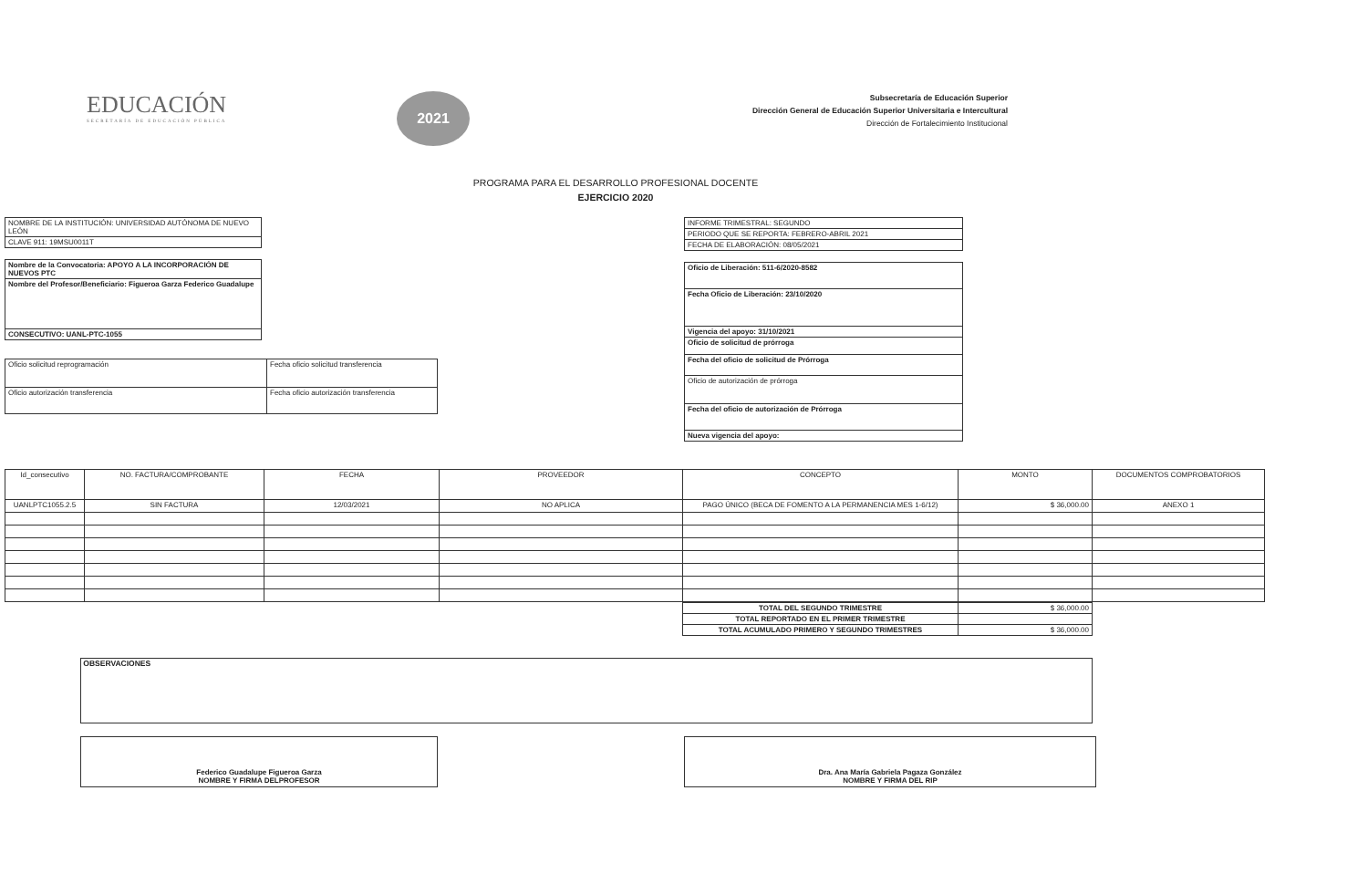EDUCACIÓN
SECRETARÍA DE EDUCACIÓN PÚBLICA
2021
Subsecretaría de Educación Superior
Dirección General de Educación Superior Universitaria e Intercultural
Dirección de Fortalecimiento Institucional
PROGRAMA PARA EL DESARROLLO PROFESIONAL DOCENTE
EJERCICIO 2020
| NOMBRE DE LA INSTITUCIÓN: UNIVERSIDAD AUTÓNOMA DE NUEVO LEÓN |
| CLAVE 911: 19MSU0011T |
| Nombre de la Convocatoria: APOYO A LA INCORPORACIÓN DE NUEVOS PTC |
| Nombre del Profesor/Beneficiario: Figueroa Garza Federico Guadalupe |
| CONSECUTIVO: UANL-PTC-1055 |
| Oficio solicitud reprogramación | Fecha oficio solicitud transferencia |
| Oficio autorización transferencia | Fecha oficio autorización transferencia |
| INFORME TRIMESTRAL: SEGUNDO |
| PERIODO QUE SE REPORTA: FEBRERO-ABRIL 2021 |
| FECHA DE ELABORACIÓN: 08/05/2021 |
| Oficio de Liberación: 511-6/2020-8582 |
| Fecha Oficio de Liberación: 23/10/2020 |
| Vigencia del apoyo: 31/10/2021 |
| Oficio de solicitud de prórroga |
| Fecha del oficio de solicitud de Prórroga |
| Oficio de autorización de prórroga |
| Fecha del oficio de autorización de Prórroga |
| Nueva vigencia del apoyo: |
| Id_consecutivo | NO. FACTURA/COMPROBANTE | FECHA | PROVEEDOR | CONCEPTO | MONTO | DOCUMENTOS COMPROBATORIOS |
| --- | --- | --- | --- | --- | --- | --- |
| UANLPTC1055.2.5 | SIN FACTURA | 12/03/2021 | NO APLICA | PAGO ÚNICO (BECA DE FOMENTO A LA PERMANENCIA MES 1-6/12) | $ 36,000.00 | ANEXO 1 |
| TOTAL DEL SEGUNDO TRIMESTRE | $ 36,000.00 |
| TOTAL REPORTADO EN EL PRIMER TRIMESTRE | |
| TOTAL ACUMULADO PRIMERO Y SEGUNDO TRIMESTRES | $ 36,000.00 |
OBSERVACIONES
Federico Guadalupe Figueroa Garza
NOMBRE Y FIRMA DELPROFESOR
Dra. Ana María Gabriela Pagaza González
NOMBRE Y FIRMA DEL RIP